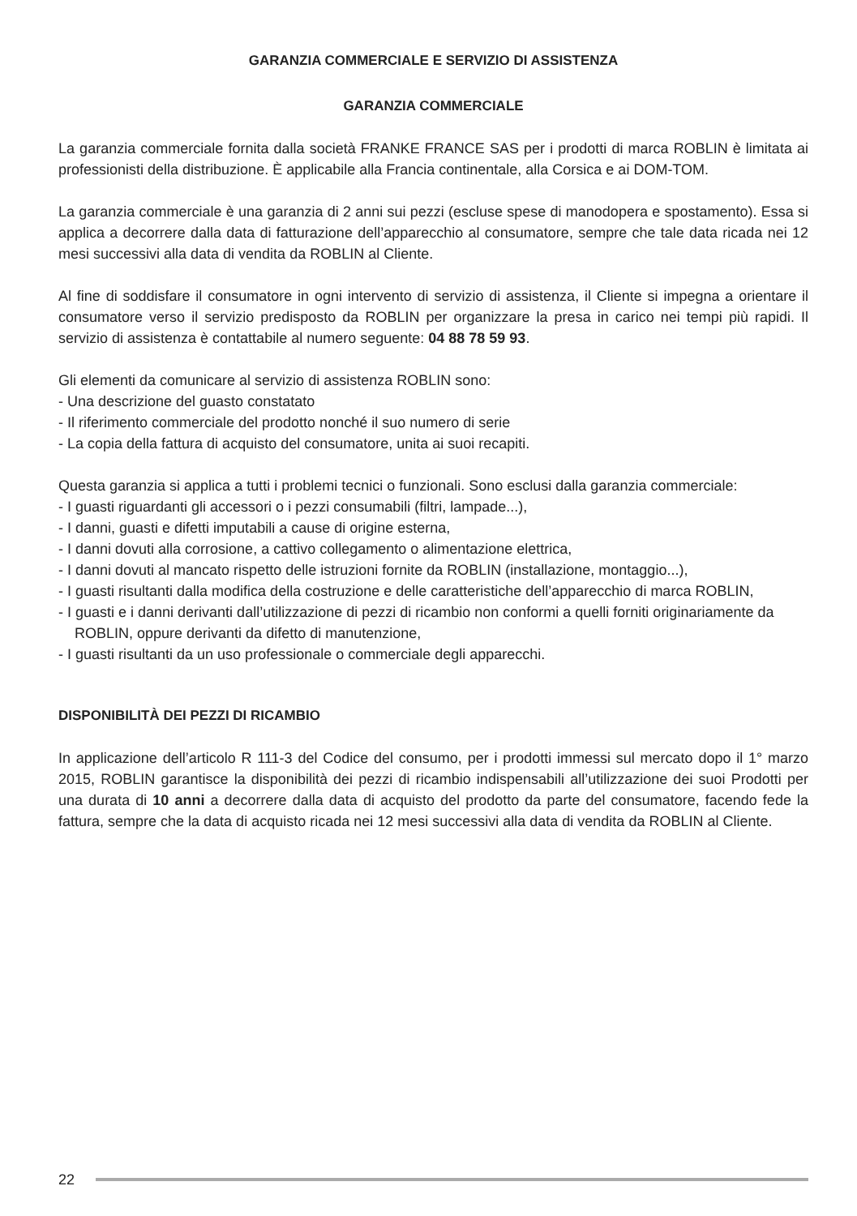GARANZIA COMMERCIALE E SERVIZIO DI ASSISTENZA
GARANZIA COMMERCIALE
La garanzia commerciale fornita dalla società FRANKE FRANCE SAS per i prodotti di marca ROBLIN è limitata ai professionisti della distribuzione. È applicabile alla Francia continentale, alla Corsica e ai DOM-TOM.
La garanzia commerciale è una garanzia di 2 anni sui pezzi (escluse spese di manodopera e spostamento). Essa si applica a decorrere dalla data di fatturazione dell’apparecchio al consumatore, sempre che tale data ricada nei 12 mesi successivi alla data di vendita da ROBLIN al Cliente.
Al fine di soddisfare il consumatore in ogni intervento di servizio di assistenza, il Cliente si impegna a orientare il consumatore verso il servizio predisposto da ROBLIN per organizzare la presa in carico nei tempi più rapidi. Il servizio di assistenza è contattabile al numero seguente: 04 88 78 59 93.
Gli elementi da comunicare al servizio di assistenza ROBLIN sono:
- Una descrizione del guasto constatato
- Il riferimento commerciale del prodotto nonché il suo numero di serie
- La copia della fattura di acquisto del consumatore, unita ai suoi recapiti.
Questa garanzia si applica a tutti i problemi tecnici o funzionali. Sono esclusi dalla garanzia commerciale:
- I guasti riguardanti gli accessori o i pezzi consumabili (filtri, lampade...),
- I danni, guasti e difetti imputabili a cause di origine esterna,
- I danni dovuti alla corrosione, a cattivo collegamento o alimentazione elettrica,
- I danni dovuti al mancato rispetto delle istruzioni fornite da ROBLIN (installazione, montaggio...),
- I guasti risultanti dalla modifica della costruzione e delle caratteristiche dell’apparecchio di marca ROBLIN,
- I guasti e i danni derivanti dall’utilizzazione di pezzi di ricambio non conformi a quelli forniti originariamente da ROBLIN, oppure derivanti da difetto di manutenzione,
- I guasti risultanti da un uso professionale o commerciale degli apparecchi.
DISPONIBILITÀ DEI PEZZI DI RICAMBIO
In applicazione dell’articolo R 111-3 del Codice del consumo, per i prodotti immessi sul mercato dopo il 1° marzo 2015, ROBLIN garantisce la disponibilità dei pezzi di ricambio indispensabili all’utilizzazione dei suoi Prodotti per una durata di 10 anni a decorrere dalla data di acquisto del prodotto da parte del consumatore, facendo fede la fattura, sempre che la data di acquisto ricada nei 12 mesi successivi alla data di vendita da ROBLIN al Cliente.
22